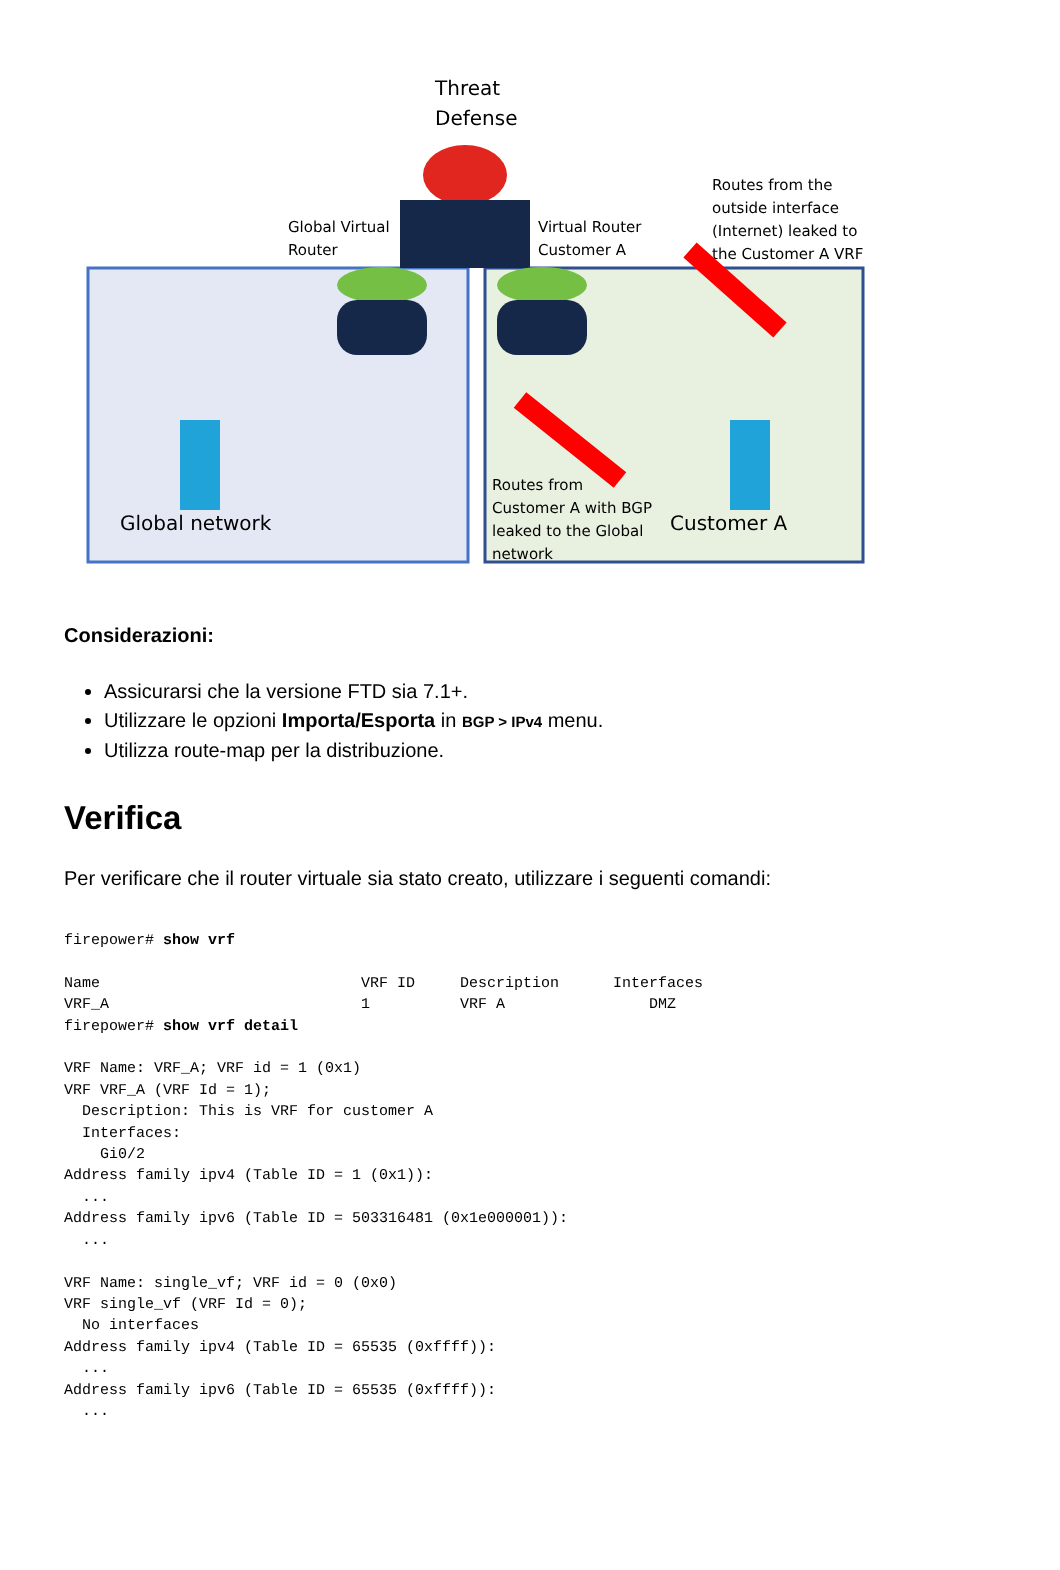Threat
Defense
Global Virtual
Router
Virtual Router
Customer A
Routes from the
outside interface
(Internet) leaked to
the Customer A VRF
Global network
Customer A
Routes from
Customer A with BGP
leaked to the Global
network
Considerazioni:
Assicurarsi che la versione FTD sia 7.1+.
Utilizzare le opzioni Importa/Esporta in BGP > IPv4 menu.
Utilizza route-map per la distribuzione.
Verifica
Per verificare che il router virtuale sia stato creato, utilizzare i seguenti comandi:
firepower# show vrf

Name                             VRF ID     Description      Interfaces
VRF_A                            1          VRF A                DMZ
firepower# show vrf detail

VRF Name: VRF_A; VRF id = 1 (0x1)
VRF VRF_A (VRF Id = 1);
  Description: This is VRF for customer A
  Interfaces:
    Gi0/2
Address family ipv4 (Table ID = 1 (0x1)):
  ...
Address family ipv6 (Table ID = 503316481 (0x1e000001)):
  ...

VRF Name: single_vf; VRF id = 0 (0x0)
VRF single_vf (VRF Id = 0);
  No interfaces
Address family ipv4 (Table ID = 65535 (0xffff)):
  ...
Address family ipv6 (Table ID = 65535 (0xffff)):
  ...